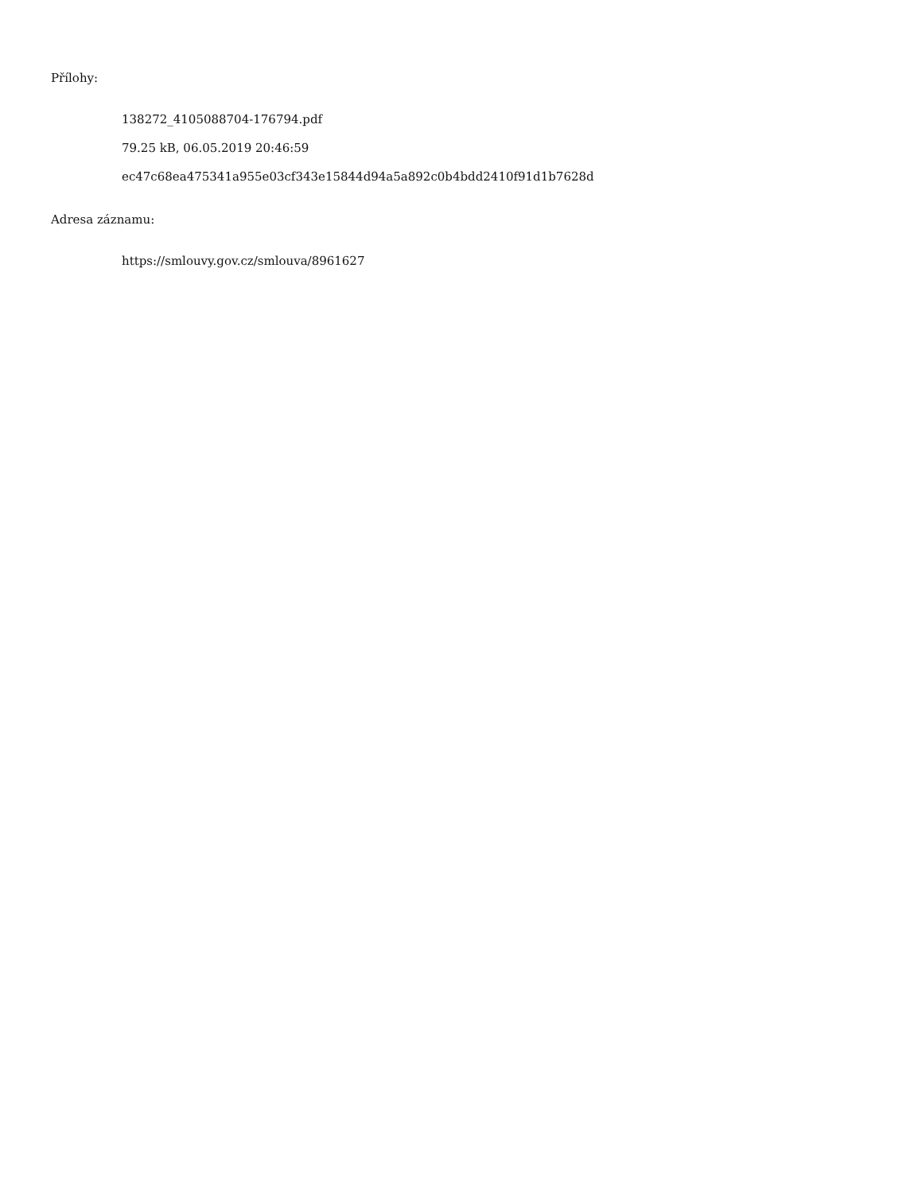Přílohy:
138272_4105088704-176794.pdf
79.25 kB, 06.05.2019 20:46:59
ec47c68ea475341a955e03cf343e15844d94a5a892c0b4bdd2410f91d1b7628d
Adresa záznamu:
https://smlouvy.gov.cz/smlouva/8961627